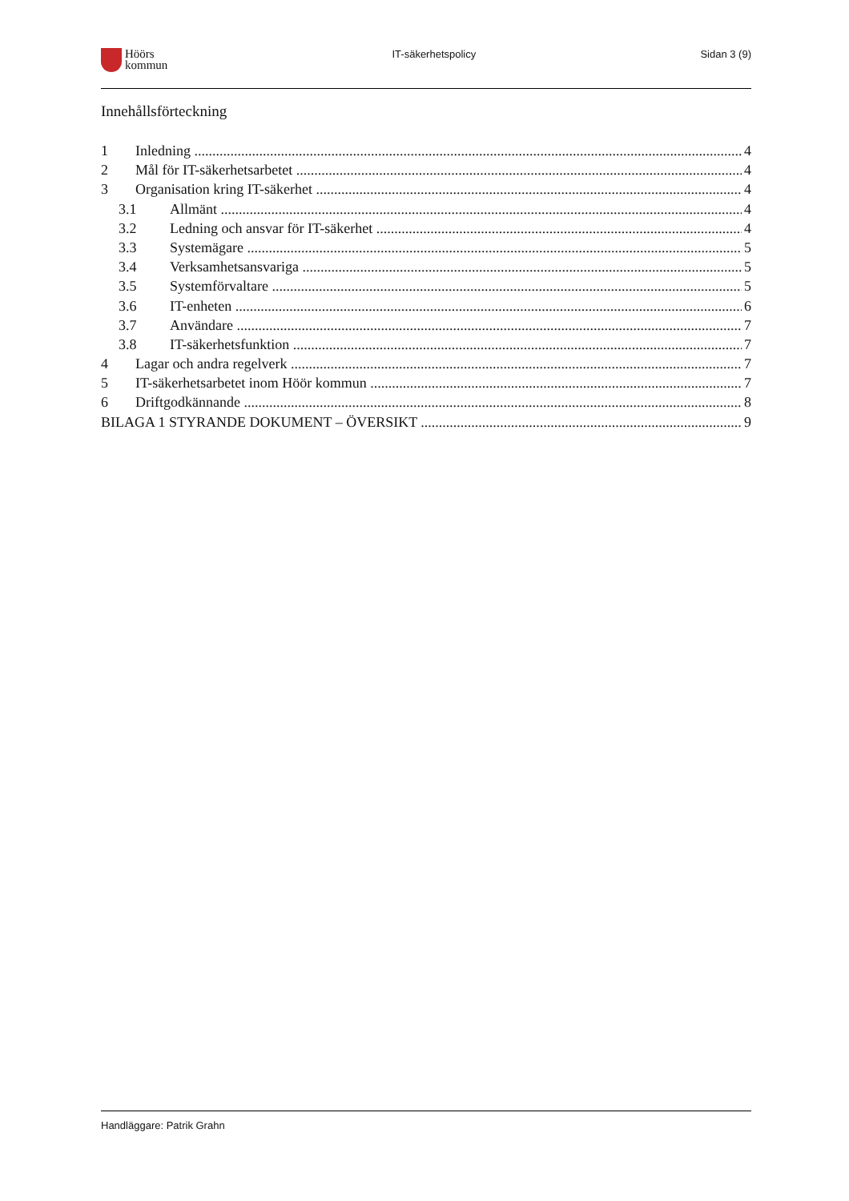Höörs
kommun
IT-säkerhetspolicy Sidan 3 (9)
Innehållsförteckning
1 Inledning 4
2 Mål för IT-säkerhetsarbetet 4
3 Organisation kring IT-säkerhet 4
3.1 Allmänt 4
3.2 Ledning och ansvar för IT-säkerhet 4
3.3 Systemägare 5
3.4 Verksamhetsansvariga 5
3.5 Systemförvaltare 5
3.6 IT-enheten 6
3.7 Användare 7
3.8 IT-säkerhetsfunktion 7
4 Lagar och andra regelverk 7
5 IT-säkerhetsarbetet inom Höör kommun 7
6 Driftgodkännande 8
BILAGA 1 STYRANDE DOKUMENT – ÖVERSIKT 9
Handläggare: Patrik Grahn